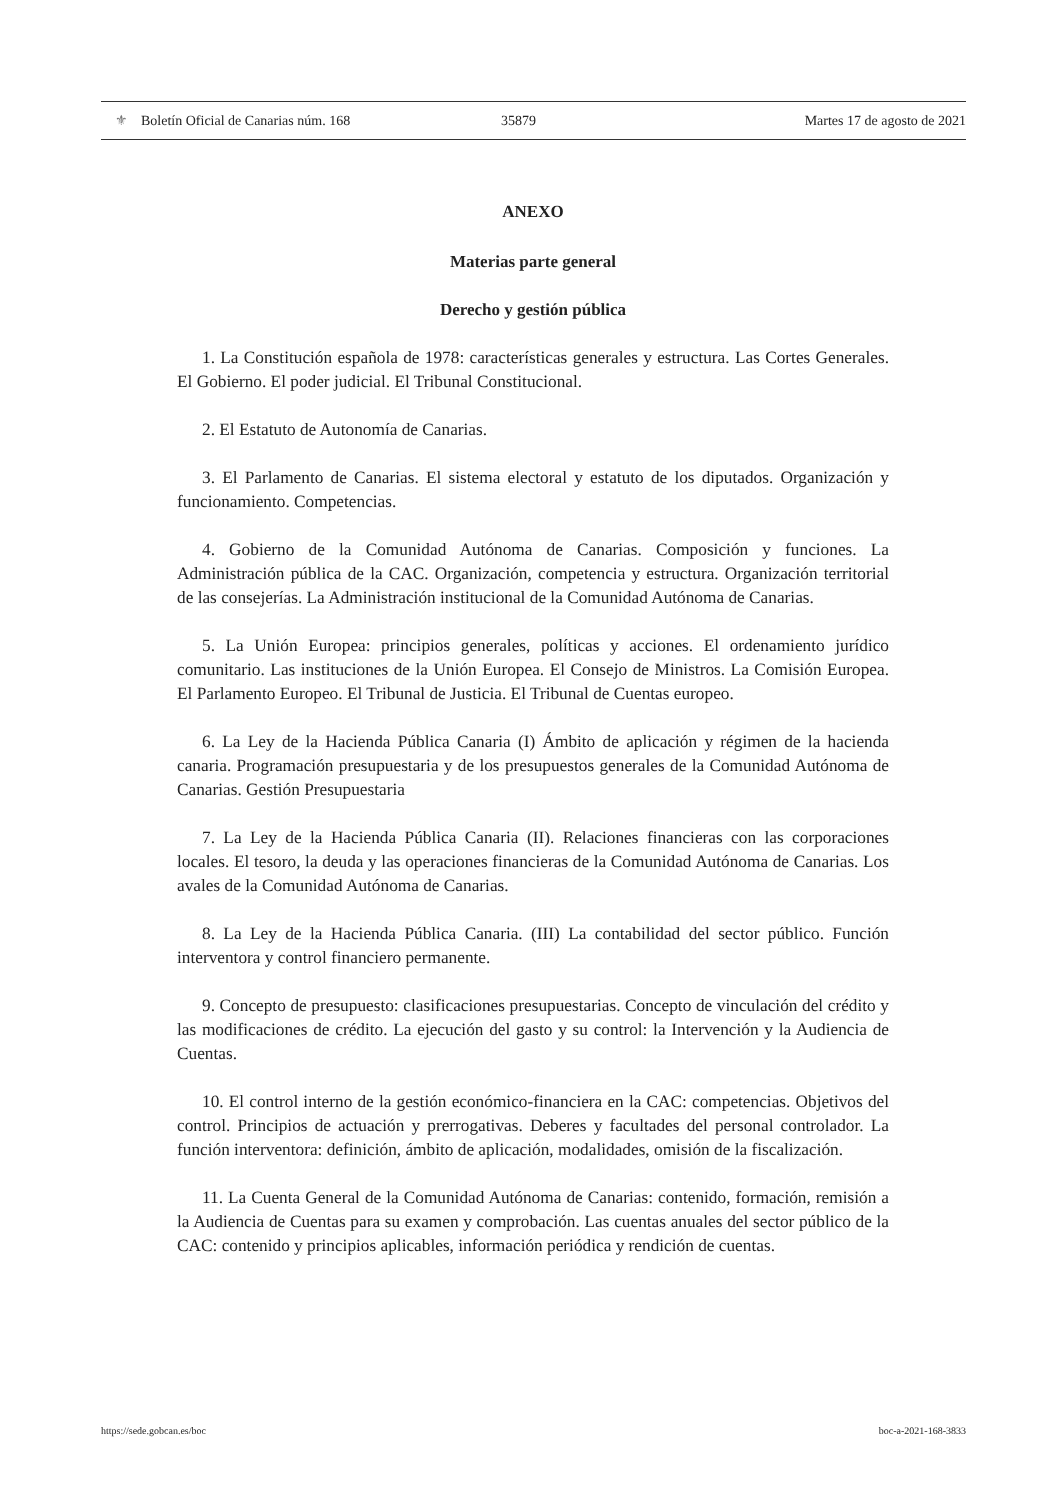⚜ Boletín Oficial de Canarias núm. 168 35879 Martes 17 de agosto de 2021
ANEXO
Materias parte general
Derecho y gestión pública
1. La Constitución española de 1978: características generales y estructura. Las Cortes Generales. El Gobierno. El poder judicial. El Tribunal Constitucional.
2. El Estatuto de Autonomía de Canarias.
3. El Parlamento de Canarias. El sistema electoral y estatuto de los diputados. Organización y funcionamiento. Competencias.
4. Gobierno de la Comunidad Autónoma de Canarias. Composición y funciones. La Administración pública de la CAC. Organización, competencia y estructura. Organización territorial de las consejerías. La Administración institucional de la Comunidad Autónoma de Canarias.
5. La Unión Europea: principios generales, políticas y acciones. El ordenamiento jurídico comunitario. Las instituciones de la Unión Europea. El Consejo de Ministros. La Comisión Europea. El Parlamento Europeo. El Tribunal de Justicia. El Tribunal de Cuentas europeo.
6. La Ley de la Hacienda Pública Canaria (I) Ámbito de aplicación y régimen de la hacienda canaria. Programación presupuestaria y de los presupuestos generales de la Comunidad Autónoma de Canarias. Gestión Presupuestaria
7. La Ley de la Hacienda Pública Canaria (II). Relaciones financieras con las corporaciones locales. El tesoro, la deuda y las operaciones financieras de la Comunidad Autónoma de Canarias. Los avales de la Comunidad Autónoma de Canarias.
8. La Ley de la Hacienda Pública Canaria. (III) La contabilidad del sector público. Función interventora y control financiero permanente.
9. Concepto de presupuesto: clasificaciones presupuestarias. Concepto de vinculación del crédito y las modificaciones de crédito. La ejecución del gasto y su control: la Intervención y la Audiencia de Cuentas.
10. El control interno de la gestión económico-financiera en la CAC: competencias. Objetivos del control. Principios de actuación y prerrogativas. Deberes y facultades del personal controlador. La función interventora: definición, ámbito de aplicación, modalidades, omisión de la fiscalización.
11. La Cuenta General de la Comunidad Autónoma de Canarias: contenido, formación, remisión a la Audiencia de Cuentas para su examen y comprobación. Las cuentas anuales del sector público de la CAC: contenido y principios aplicables, información periódica y rendición de cuentas.
https://sede.gobcan.es/boc boc-a-2021-168-3833